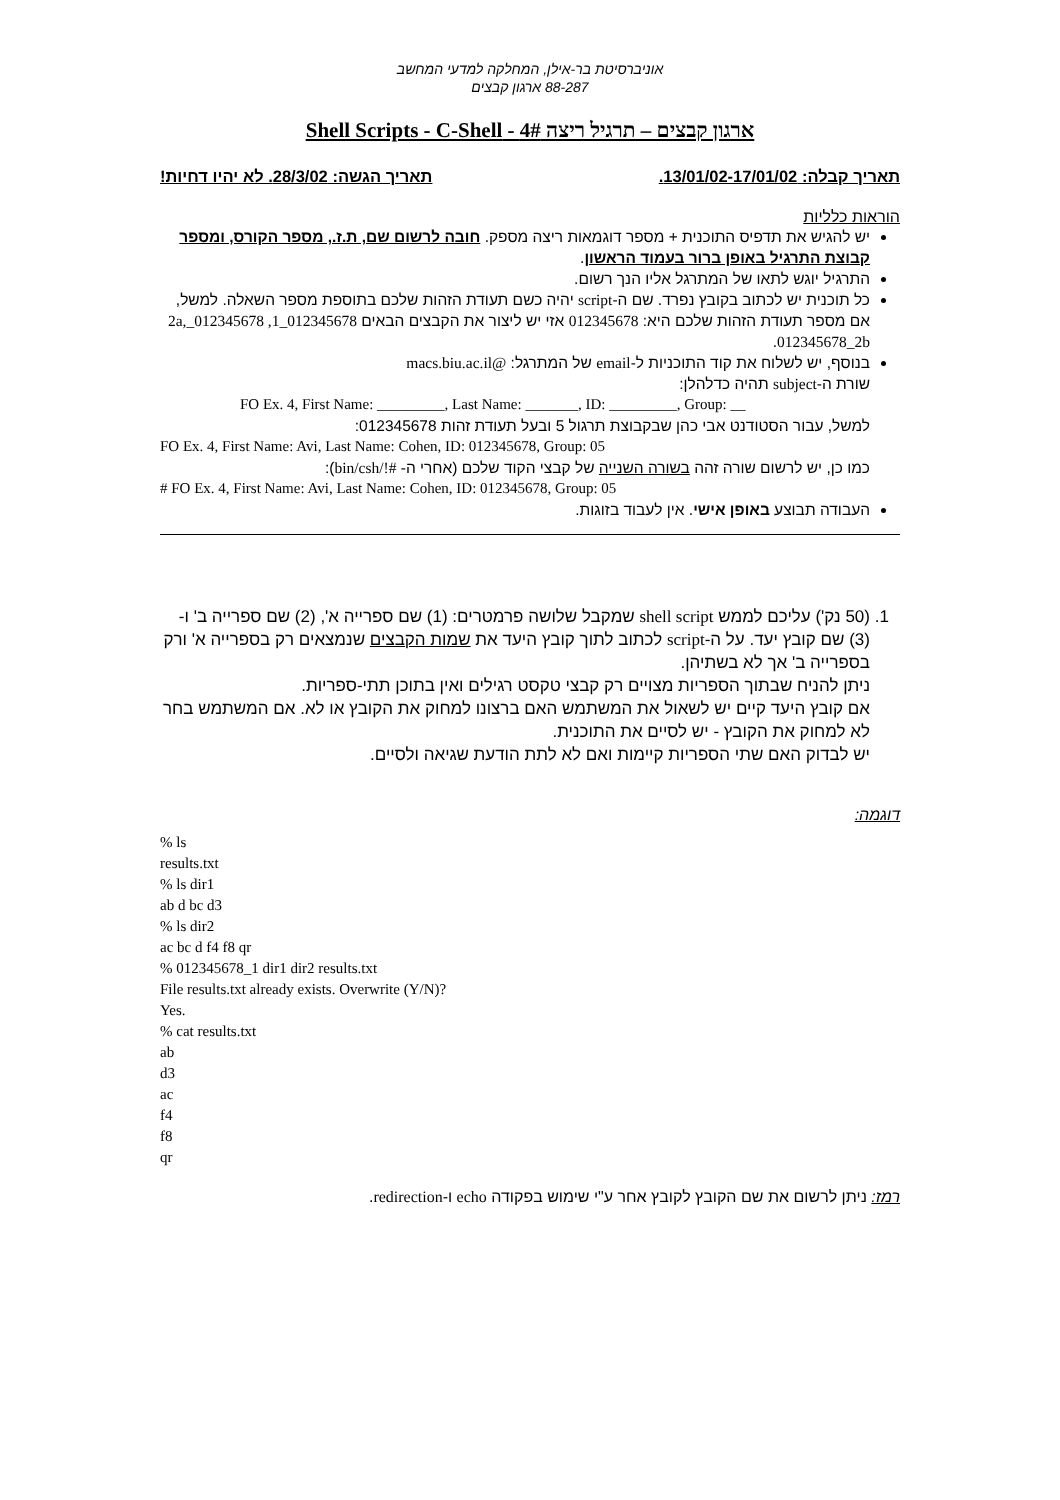אוניברסיטת בר-אילן, המחלקה למדעי המחשב
88-287 ארגון קבצים
ארגון קבצים – תרגיל ריצה 4# - Shell Scripts - C-Shell
תאריך קבלה: 13/01/02-17/01/02. תאריך הגשה: 28/3/02. לא יהיו דחיות!
הוראות כלליות
יש להגיש את תדפיס התוכנית + מספר דוגמאות ריצה מספק. חובה לרשום שם, ת.ז., מספר הקורס, ומספר קבוצת התרגיל באופן ברור בעמוד הראשון.
התרגיל יוגש לתאו של המתרגל אליו הנך רשום.
כל תוכנית יש לכתוב בקובץ נפרד. שם ה-script יהיה כשם תעודת הזהות שלכם בתוספת מספר השאלה. למשל, אם מספר תעודת הזהות שלכם היא: 012345678 אזי יש ליצור את הקבצים הבאים 012345678_1, 012345678_2a, 012345678_2b.
בנוסף, יש לשלוח את קוד התוכניות ל-email של המתרגל: @macs.biu.ac.il
שורת ה-subject תהיה כדלהלן:
FO Ex. 4, First Name: _________, Last Name: _______, ID: _________, Group: __
למשל, עבור הסטודנט אבי כהן שבקבוצת תרגול 5 ובעל תעודת זהות 012345678:
FO Ex. 4, First Name: Avi, Last Name: Cohen, ID: 012345678, Group: 05
כמו כן, יש לרשום שורה זהה בשורה השנייה של קבצי הקוד שלכם (אחרי ה- #!/bin/csh):
# FO Ex. 4, First Name: Avi, Last Name: Cohen, ID: 012345678, Group: 05
העבודה תבוצע באופן אישי. אין לעבוד בזוגות.
1. (50 נק') עליכם לממש shell script שמקבל שלושה פרמטרים: (1) שם ספרייה א', (2) שם ספרייה ב' ו-(3) שם קובץ יעד. על ה-script לכתוב לתוך קובץ היעד את שמות הקבצים שנמצאים רק בספרייה א' ורק בספרייה ב' אך לא בשתיהן.
ניתן להניח שבתוך הספריות מצויים רק קבצי טקסט רגילים ואין בתוכן תתי-ספריות.
אם קובץ היעד קיים יש לשאול את המשתמש האם ברצונו למחוק את הקובץ או לא. אם המשתמש בחר לא למחוק את הקובץ - יש לסיים את התוכנית.
יש לבדוק האם שתי הספריות קיימות ואם לא לתת הודעת שגיאה ולסיים.
דוגמה:
% ls
results.txt
% ls dir1
ab d bc d3
% ls dir2
ac bc d f4 f8 qr
% 012345678_1 dir1 dir2 results.txt
File results.txt already exists. Overwrite (Y/N)?
Yes.
% cat results.txt
ab
d3
ac
f4
f8
qr
רמז: ניתן לרשום את שם הקובץ לקובץ אחר ע"י שימוש בפקודה echo ו-redirection.